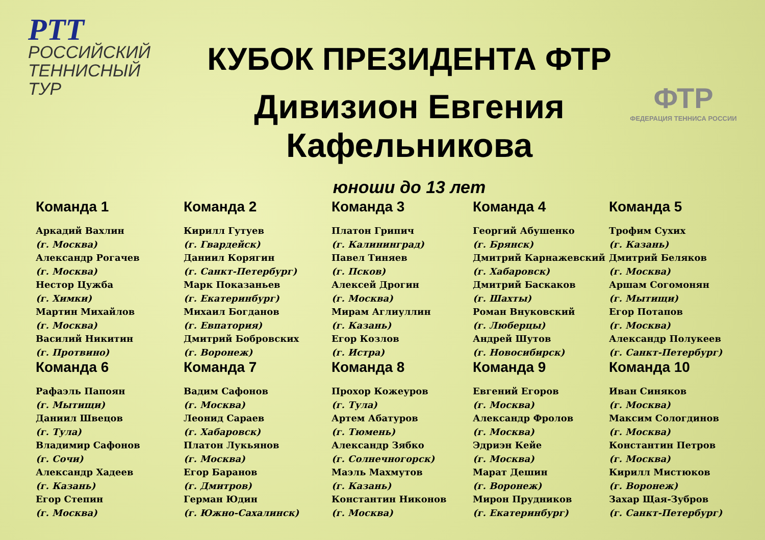РТТ РОССИЙСКИЙ
ТЕННИСНЫЙ
ТУР
КУБОК ПРЕЗИДЕНТА ФТР
Дивизион Евгения Кафельникова
юноши до 13 лет
ФТР
ФЕДЕРАЦИЯ ТЕННИСА РОССИИ
Команда 1
Аркадий Вахлин
(г. Москва)
Александр Рогачев
(г. Москва)
Нестор Цужба
(г. Химки)
Мартин Михайлов
(г. Москва)
Василий Никитин
(г. Протвино)
Команда 2
Кирилл Гутуев
(г. Гвардейск)
Даниил Корягин
(г. Санкт-Петербург)
Марк Показаньев
(г. Екатеринбург)
Михаил Богданов
(г. Евпатория)
Дмитрий Бобровских
(г. Воронеж)
Команда 3
Платон Грипич
(г. Калининград)
Павел Тиняев
(г. Псков)
Алексей Дрогин
(г. Москва)
Мирам Аглиуллин
(г. Казань)
Егор Козлов
(г. Истра)
Команда 4
Георгий Абушенко
(г. Брянск)
Дмитрий Карнажевский
(г. Хабаровск)
Дмитрий Баскаков
(г. Шахты)
Роман Внуковский
(г. Люберцы)
Андрей Шутов
(г. Новосибирск)
Команда 5
Трофим Сухих
(г. Казань)
Дмитрий Беляков
(г. Москва)
Аршам Согомонян
(г. Мытищи)
Егор Потапов
(г. Москва)
Александр Полукеев
(г. Санкт-Петербург)
Команда 6
Рафаэль Папоян
(г. Мытищи)
Даниил Швецов
(г. Тула)
Владимир Сафонов
(г. Сочи)
Александр Хадеев
(г. Казань)
Егор Степин
(г. Москва)
Команда 7
Вадим Сафонов
(г. Москва)
Леонид Сараев
(г. Хабаровск)
Платон Лукьянов
(г. Москва)
Егор Баранов
(г. Дмитров)
Герман Юдин
(г. Южно-Сахалинск)
Команда 8
Прохор Кожеуров
(г. Тула)
Артем Абатуров
(г. Тюмень)
Александр Зябко
(г. Солнечногорск)
Маэль Махмутов
(г. Казань)
Константин Никонов
(г. Москва)
Команда 9
Евгений Егоров
(г. Москва)
Александр Фролов
(г. Москва)
Эдриэн Кейе
(г. Москва)
Марат Дешин
(г. Воронеж)
Мирон Прудников
(г. Екатеринбург)
Команда 10
Иван Синяков
(г. Москва)
Максим Сологдинов
(г. Москва)
Константин Петров
(г. Москва)
Кирилл Мистюков
(г. Воронеж)
Захар Щая-Зубров
(г. Санкт-Петербург)